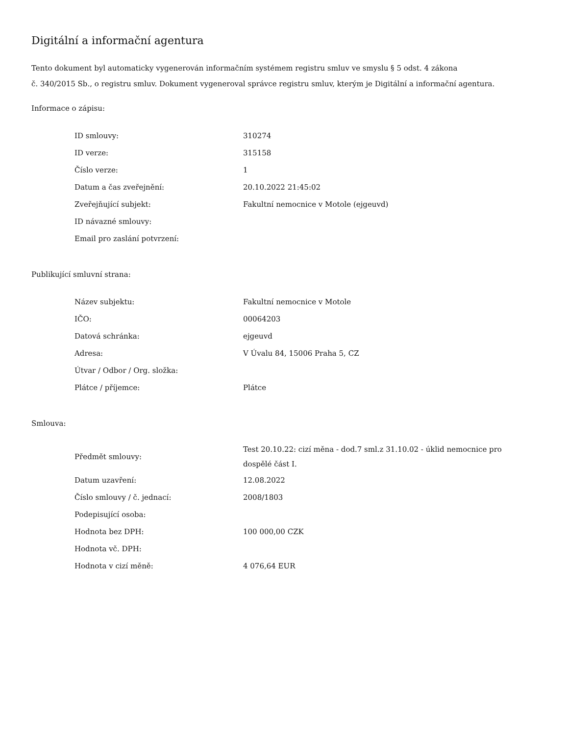Digitální a informační agentura
Tento dokument byl automaticky vygenerován informačním systémem registru smluv ve smyslu § 5 odst. 4 zákona
č. 340/2015 Sb., o registru smluv. Dokument vygeneroval správce registru smluv, kterým je Digitální a informační agentura.
Informace o zápisu:
| ID smlouvy: | 310274 |
| ID verze: | 315158 |
| Číslo verze: | 1 |
| Datum a čas zveřejnění: | 20.10.2022 21:45:02 |
| Zveřejňující subjekt: | Fakultní nemocnice v Motole (ejgeuvd) |
| ID návazné smlouvy: | |
| Email pro zaslání potvrzení: | |
Publikující smluvní strana:
| Název subjektu: | Fakultní nemocnice v Motole |
| IČO: | 00064203 |
| Datová schránka: | ejgeuvd |
| Adresa: | V Úvalu 84, 15006 Praha 5, CZ |
| Útvar / Odbor / Org. složka: | |
| Plátce / příjemce: | Plátce |
Smlouva:
| Předmět smlouvy: | Test 20.10.22: cizí měna - dod.7 sml.z 31.10.02 - úklid nemocnice pro dospělé část I. |
| Datum uzavření: | 12.08.2022 |
| Číslo smlouvy / č. jednací: | 2008/1803 |
| Podepisující osoba: | |
| Hodnota bez DPH: | 100 000,00 CZK |
| Hodnota vč. DPH: | |
| Hodnota v cizí měně: | 4 076,64 EUR |